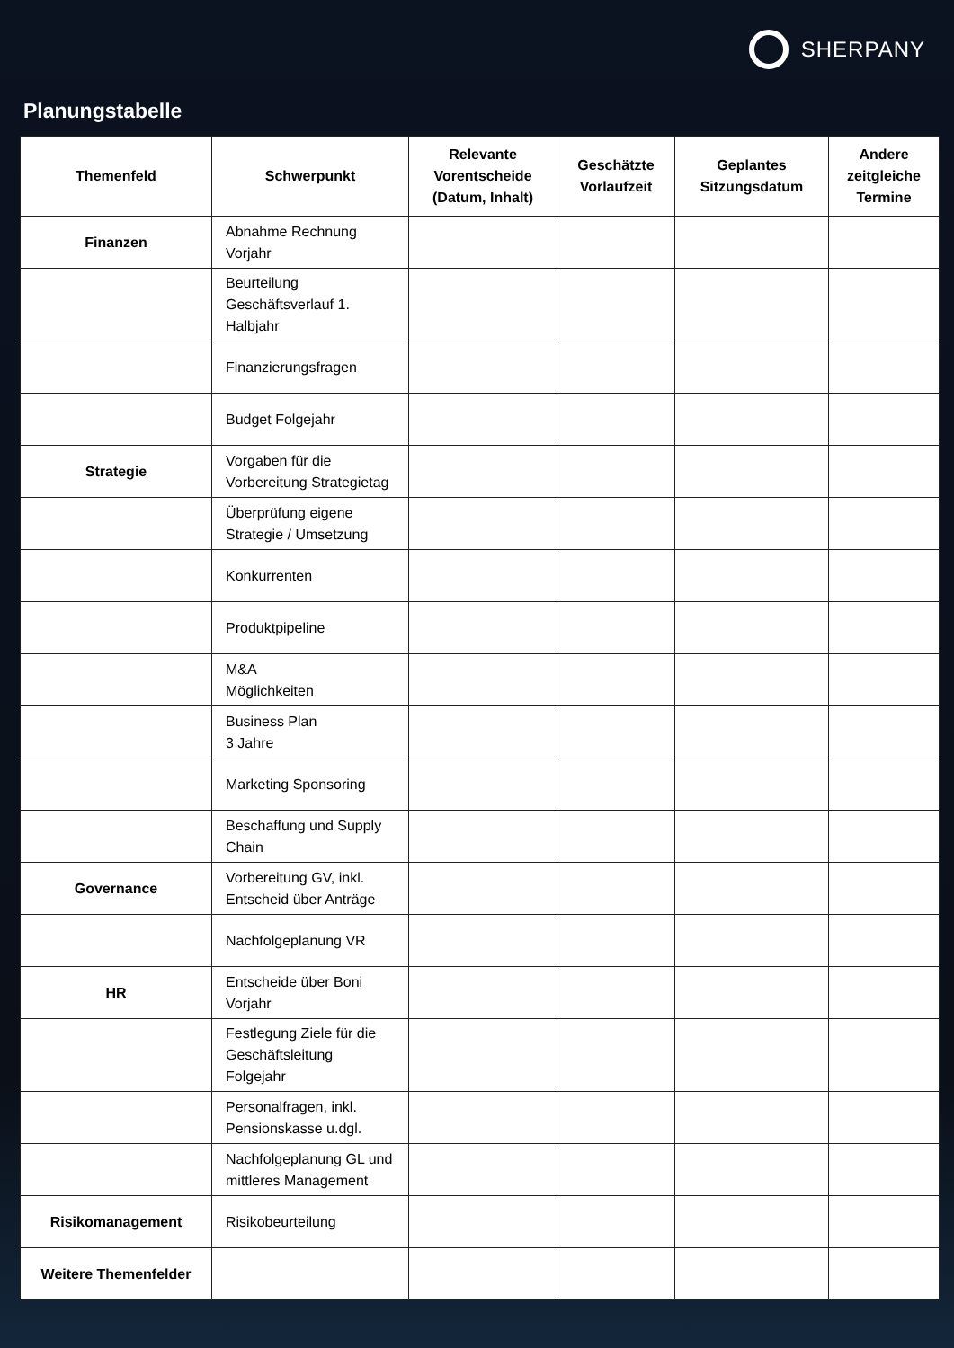SHERPANY
Planungstabelle
| Themenfeld | Schwerpunkt | Relevante Vorentscheide (Datum, Inhalt) | Geschätzte Vorlaufzeit | Geplantes Sitzungsdatum | Andere zeitgleiche Termine |
| --- | --- | --- | --- | --- | --- |
| Finanzen | Abnahme Rechnung Vorjahr | | | | |
| | Beurteilung Geschäftsverlauf 1. Halbjahr | | | | |
| | Finanzierungsfragen | | | | |
| | Budget Folgejahr | | | | |
| Strategie | Vorgaben für die Vorbereitung Strategietag | | | | |
| | Überprüfung eigene Strategie / Umsetzung | | | | |
| | Konkurrenten | | | | |
| | Produktpipeline | | | | |
| | M&A Möglichkeiten | | | | |
| | Business Plan 3 Jahre | | | | |
| | Marketing Sponsoring | | | | |
| | Beschaffung und Supply Chain | | | | |
| Governance | Vorbereitung GV, inkl. Entscheid über Anträge | | | | |
| | Nachfolgeplanung VR | | | | |
| HR | Entscheide über Boni Vorjahr | | | | |
| | Festlegung Ziele für die Geschäftsleitung Folgejahr | | | | |
| | Personalfragen, inkl. Pensionskasse u.dgl. | | | | |
| | Nachfolgeplanung GL und mittleres Management | | | | |
| Risikomanagement | Risikobeurteilung | | | | |
| Weitere Themenfelder | | | | | |